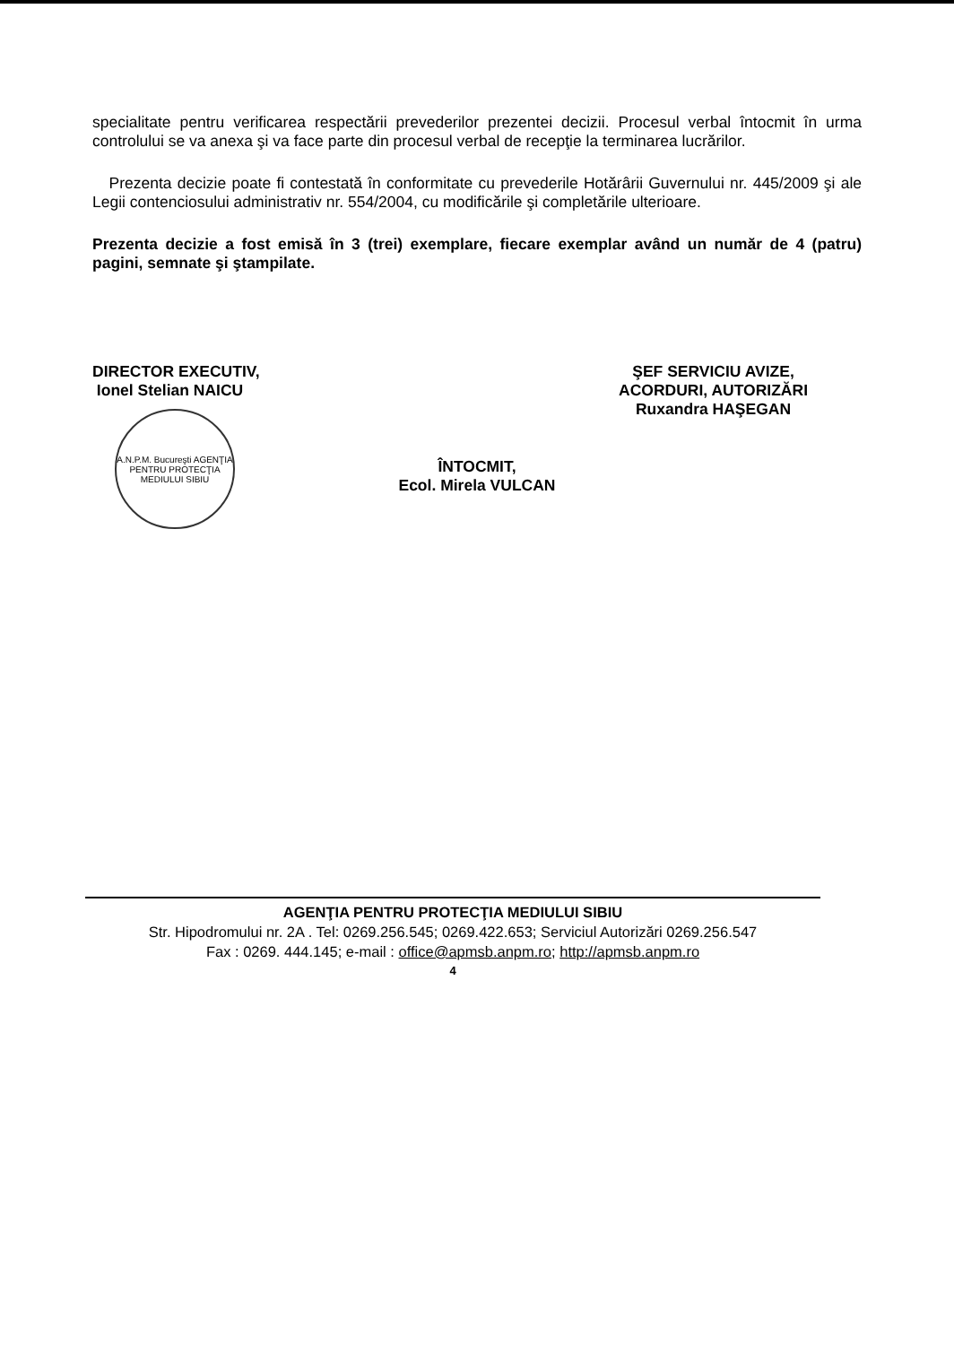specialitate pentru verificarea respectării prevederilor prezentei decizii. Procesul verbal întocmit în urma controlului se va anexa şi va face parte din procesul verbal de recepţie la terminarea lucrărilor.
Prezenta decizie poate fi contestată în conformitate cu prevederile Hotărârii Guvernului nr. 445/2009 şi ale Legii contenciosului administrativ nr. 554/2004, cu modificările şi completările ulterioare.
Prezenta decizie a fost emisă în 3 (trei) exemplare, fiecare exemplar având un număr de 4 (patru) pagini, semnate şi ştampilate.
DIRECTOR EXECUTIV,
Ionel Stelian NAICU
A.N.P.M. Bucureşti AGENŢIA PENTRU PROTECŢIA MEDIULUI SIBIU
ŞEF SERVICIU AVIZE,
ACORDURI, AUTORIZĂRI
Ruxandra HAŞEGAN
ÎNTOCMIT,
Ecol. Mirela VULCAN
AGENŢIA PENTRU PROTECŢIA MEDIULUI SIBIU
Str. Hipodromului nr. 2A . Tel: 0269.256.545; 0269.422.653; Serviciul Autorizări 0269.256.547
Fax : 0269. 444.145; e-mail : office@apmsb.anpm.ro; http://apmsb.anpm.ro
4